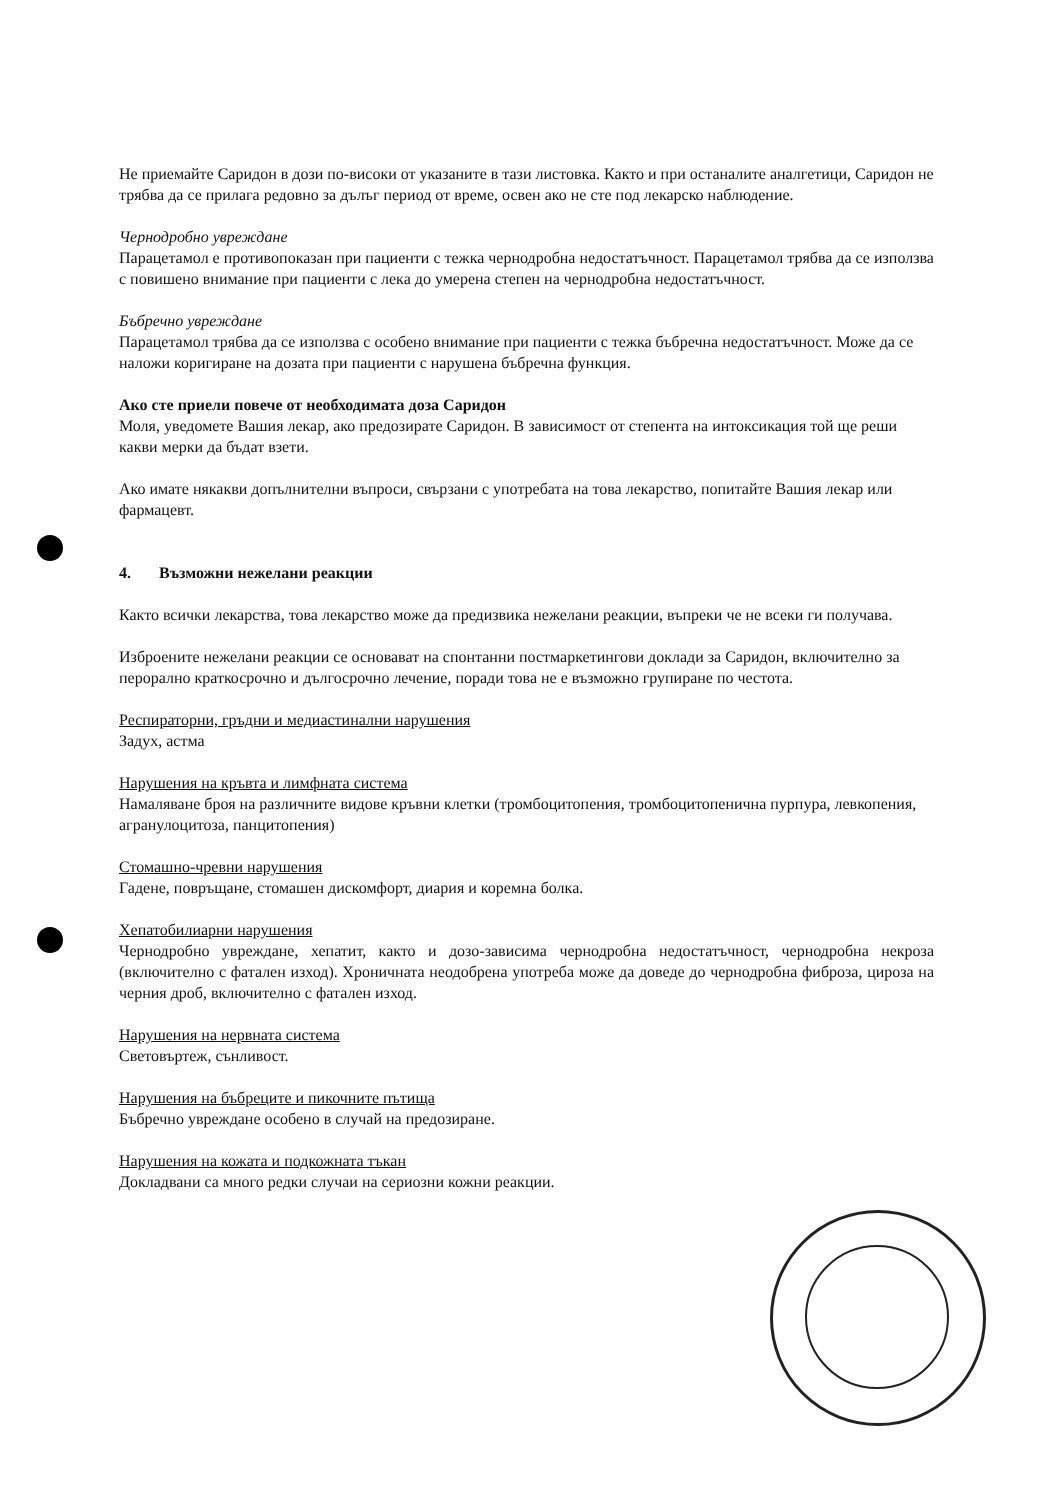Не приемайте Саридон в дози по-високи от указаните в тази листовка. Както и при останалите аналгетици, Саридон не трябва да се прилага редовно за дълъг период от време, освен ако не сте под лекарско наблюдение.
Чернодробно увреждане
Парацетамол е противопоказан при пациенти с тежка чернодробна недостатъчност. Парацетамол трябва да се използва с повишено внимание при пациенти с лека до умерена степен на чернодробна недостатъчност.
Бъбречно увреждане
Парацетамол трябва да се използва с особено внимание при пациенти с тежка бъбречна недостатъчност. Може да се наложи коригиране на дозата при пациенти с нарушена бъбречна функция.
Ако сте приели повече от необходимата доза Саридон
Моля, уведомете Вашия лекар, ако предозирате Саридон. В зависимост от степента на интоксикация той ще реши какви мерки да бъдат взети.
Ако имате някакви допълнителни въпроси, свързани с употребата на това лекарство, попитайте Вашия лекар или фармацевт.
4. Възможни нежелани реакции
Както всички лекарства, това лекарство може да предизвика нежелани реакции, въпреки че не всеки ги получава.
Изброените нежелани реакции се основават на спонтанни постмаркетингови доклади за Саридон, включително за перорално краткосрочно и дългосрочно лечение, поради това не е възможно групиране по честота.
Респираторни, гръдни и медиастинални нарушения
Задух, астма
Нарушения на кръвта и лимфната система
Намаляване броя на различните видове кръвни клетки (тромбоцитопения, тромбоцитопенична пурпура, левкопения, агранулоцитоза, панцитопения)
Стомашно-чревни нарушения
Гадене, повръщане, стомашен дискомфорт, диария и коремна болка.
Хепатобилиарни нарушения
Чернодробно увреждане, хепатит, както и дозо-зависима чернодробна недостатъчност, чернодробна некроза (включително с фатален изход). Хроничната неодобрена употреба може да доведе до чернодробна фиброза, цироза на черния дроб, включително с фатален изход.
Нарушения на нервната система
Световъртеж, сънливост.
Нарушения на бъбреците и пикочните пътища
Бъбречно увреждане особено в случай на предозиране.
Нарушения на кожата и подкожната тъкан
Докладвани са много редки случаи на сериозни кожни реакции.